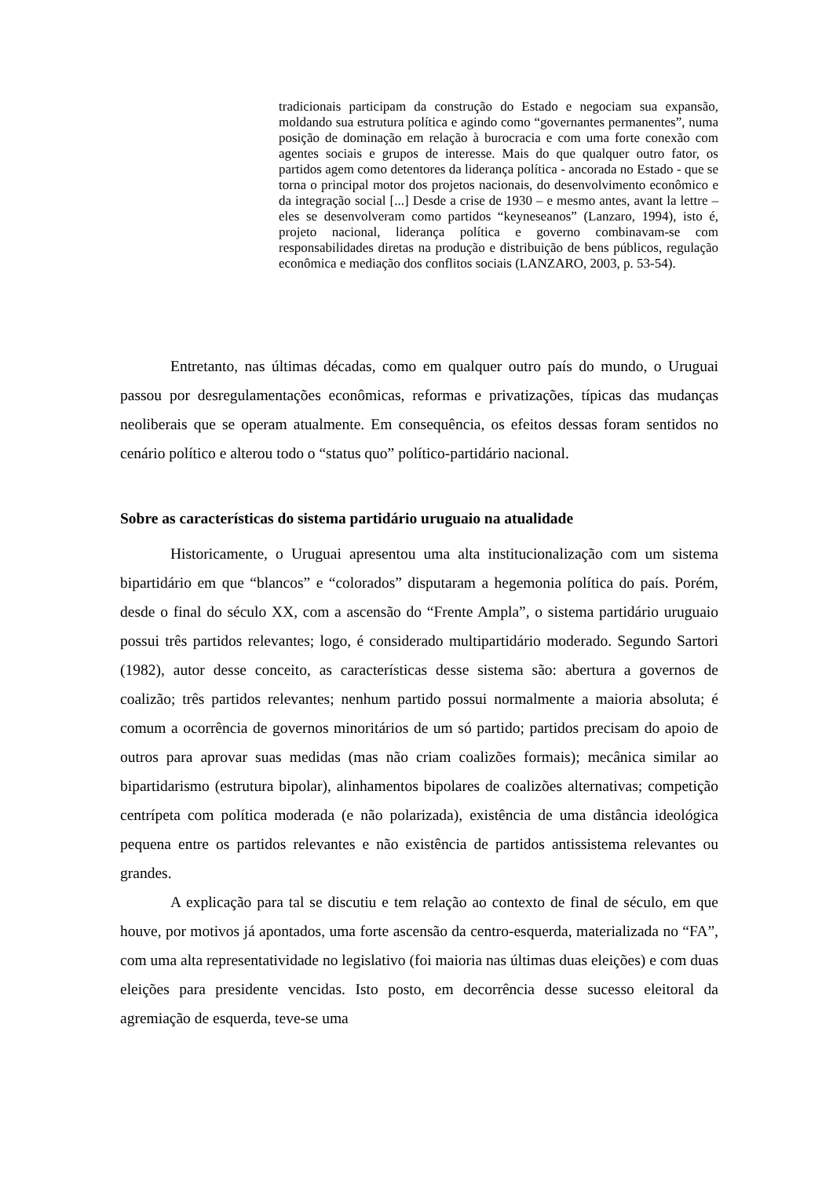tradicionais participam da construção do Estado e negociam sua expansão, moldando sua estrutura política e agindo como “governantes permanentes”, numa posição de dominação em relação à burocracia e com uma forte conexão com agentes sociais e grupos de interesse. Mais do que qualquer outro fator, os partidos agem como detentores da liderança política - ancorada no Estado - que se torna o principal motor dos projetos nacionais, do desenvolvimento econômico e da integração social [...] Desde a crise de 1930 – e mesmo antes, avant la lettre – eles se desenvolveram como partidos “keyneseanos” (Lanzaro, 1994), isto é, projeto nacional, liderança política e governo combinavam-se com responsabilidades diretas na produção e distribuição de bens públicos, regulação econômica e mediação dos conflitos sociais (LANZARO, 2003, p. 53-54).
Entretanto, nas últimas décadas, como em qualquer outro país do mundo, o Uruguai passou por desregulamentações econômicas, reformas e privatizações, típicas das mudanças neoliberais que se operam atualmente. Em consequência, os efeitos dessas foram sentidos no cenário político e alterou todo o “status quo” político-partidário nacional.
Sobre as características do sistema partidário uruguaio na atualidade
Historicamente, o Uruguai apresentou uma alta institucionalização com um sistema bipartidário em que “blancos” e “colorados” disputaram a hegemonia política do país. Porém, desde o final do século XX, com a ascensão do “Frente Ampla”, o sistema partidário uruguaio possui três partidos relevantes; logo, é considerado multipartidário moderado. Segundo Sartori (1982), autor desse conceito, as características desse sistema são: abertura a governos de coalizão; três partidos relevantes; nenhum partido possui normalmente a maioria absoluta; é comum a ocorrência de governos minoritários de um só partido; partidos precisam do apoio de outros para aprovar suas medidas (mas não criam coalizões formais); mecânica similar ao bipartidarismo (estrutura bipolar), alinhamentos bipolares de coalizões alternativas; competição centrípeta com política moderada (e não polarizada), existência de uma distância ideológica pequena entre os partidos relevantes e não existência de partidos antissistema relevantes ou grandes.
A explicação para tal se discutiu e tem relação ao contexto de final de século, em que houve, por motivos já apontados, uma forte ascensão da centro-esquerda, materializada no “FA”, com uma alta representatividade no legislativo (foi maioria nas últimas duas eleições) e com duas eleições para presidente vencidas. Isto posto, em decorrência desse sucesso eleitoral da agremiação de esquerda, teve-se uma